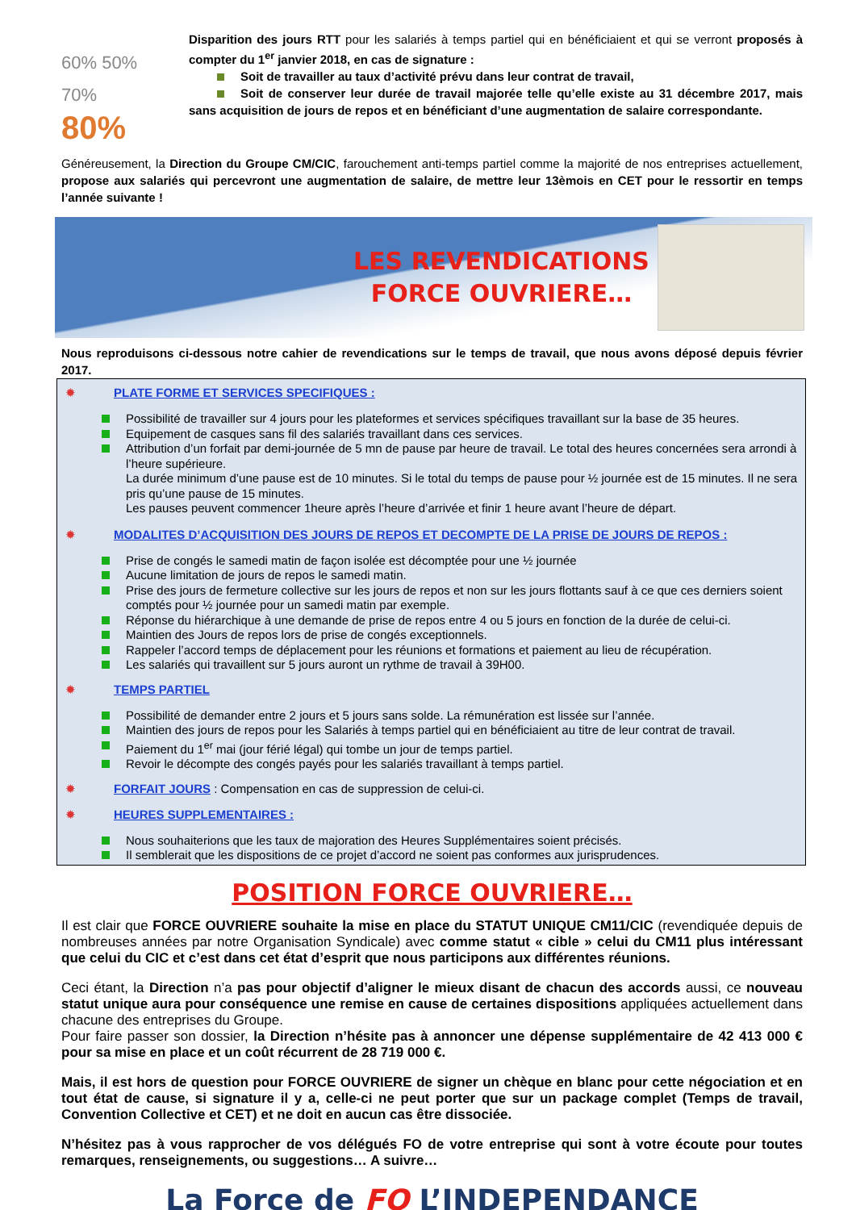60% 50% 70%
80%
Disparition des jours RTT pour les salariés à temps partiel qui en bénéficiaient et qui se verront proposés à compter du 1<sup>er</sup> janvier 2018, en cas de signature :
Soit de travailler au taux d’activité prévu dans leur contrat de travail,
Soit de conserver leur durée de travail majorée telle qu’elle existe au 31 décembre 2017, mais sans acquisition de jours de repos et en bénéficiant d’une augmentation de salaire correspondante.
Généreusement, la Direction du Groupe CM/CIC, farouchement anti-temps partiel comme la majorité de nos entreprises actuellement, propose aux salariés qui percevront une augmentation de salaire, de mettre leur 13èmois en CET pour le ressortir en temps l’année suivante !
LES REVENDICATIONS
FORCE OUVRIERE…
Nous reproduisons ci-dessous notre cahier de revendications sur le temps de travail, que nous avons déposé depuis février 2017.
✹ PLATE FORME ET SERVICES SPECIFIQUES :
Possibilité de travailler sur 4 jours pour les plateformes et services spécifiques travaillant sur la base de 35 heures.
Equipement de casques sans fil des salariés travaillant dans ces services.
Attribution d’un forfait par demi-journée de 5 mn de pause par heure de travail. Le total des heures concernées sera arrondi à l’heure supérieure.
La durée minimum d’une pause est de 10 minutes. Si le total du temps de pause pour ½ journée est de 15 minutes. Il ne sera pris qu’une pause de 15 minutes.
Les pauses peuvent commencer 1heure après l’heure d’arrivée et finir 1 heure avant l’heure de départ.
✹ MODALITES D’ACQUISITION DES JOURS DE REPOS ET DECOMPTE DE LA PRISE DE JOURS DE REPOS :
Prise de congés le samedi matin de façon isolée est décomptée pour une ½ journée
Aucune limitation de jours de repos le samedi matin.
Prise des jours de fermeture collective sur les jours de repos et non sur les jours flottants sauf à ce que ces derniers soient comptés pour ½ journée pour un samedi matin par exemple.
Réponse du hiérarchique à une demande de prise de repos entre 4 ou 5 jours en fonction de la durée de celui-ci.
Maintien des Jours de repos lors de prise de congés exceptionnels.
Rappeler l’accord temps de déplacement pour les réunions et formations et paiement au lieu de récupération.
Les salariés qui travaillent sur 5 jours auront un rythme de travail à 39H00.
✹ TEMPS PARTIEL
Possibilité de demander entre 2 jours et 5 jours sans solde. La rémunération est lissée sur l’année.
Maintien des jours de repos pour les Salariés à temps partiel qui en bénéficiaient au titre de leur contrat de travail.
Paiement du 1<sup>er</sup> mai (jour férié légal) qui tombe un jour de temps partiel.
Revoir le décompte des congés payés pour les salariés travaillant à temps partiel.
✹ FORFAIT JOURS : Compensation en cas de suppression de celui-ci.
✹ HEURES SUPPLEMENTAIRES :
Nous souhaiterions que les taux de majoration des Heures Supplémentaires soient précisés.
Il semblerait que les dispositions de ce projet d’accord ne soient pas conformes aux jurisprudences.
POSITION FORCE OUVRIERE…
Il est clair que FORCE OUVRIERE souhaite la mise en place du STATUT UNIQUE CM11/CIC (revendiquée depuis de nombreuses années par notre Organisation Syndicale) avec comme statut « cible » celui du CM11 plus intéressant que celui du CIC et c’est dans cet état d’esprit que nous participons aux différentes réunions.
Ceci étant, la Direction n’a pas pour objectif d’aligner le mieux disant de chacun des accords aussi, ce nouveau statut unique aura pour conséquence une remise en cause de certaines dispositions appliquées actuellement dans chacune des entreprises du Groupe.
Pour faire passer son dossier, la Direction n’hésite pas à annoncer une dépense supplémentaire de 42 413 000 € pour sa mise en place et un coût récurrent de 28 719 000 €.
Mais, il est hors de question pour FORCE OUVRIERE de signer un chèque en blanc pour cette négociation et en tout état de cause, si signature il y a, celle-ci ne peut porter que sur un package complet (Temps de travail, Convention Collective et CET) et ne doit en aucun cas être dissociée.
N’hésitez pas à vous rapprocher de vos délégués FO de votre entreprise qui sont à votre écoute pour toutes remarques, renseignements, ou suggestions… A suivre…
La Force de FO L’INDEPENDANCE